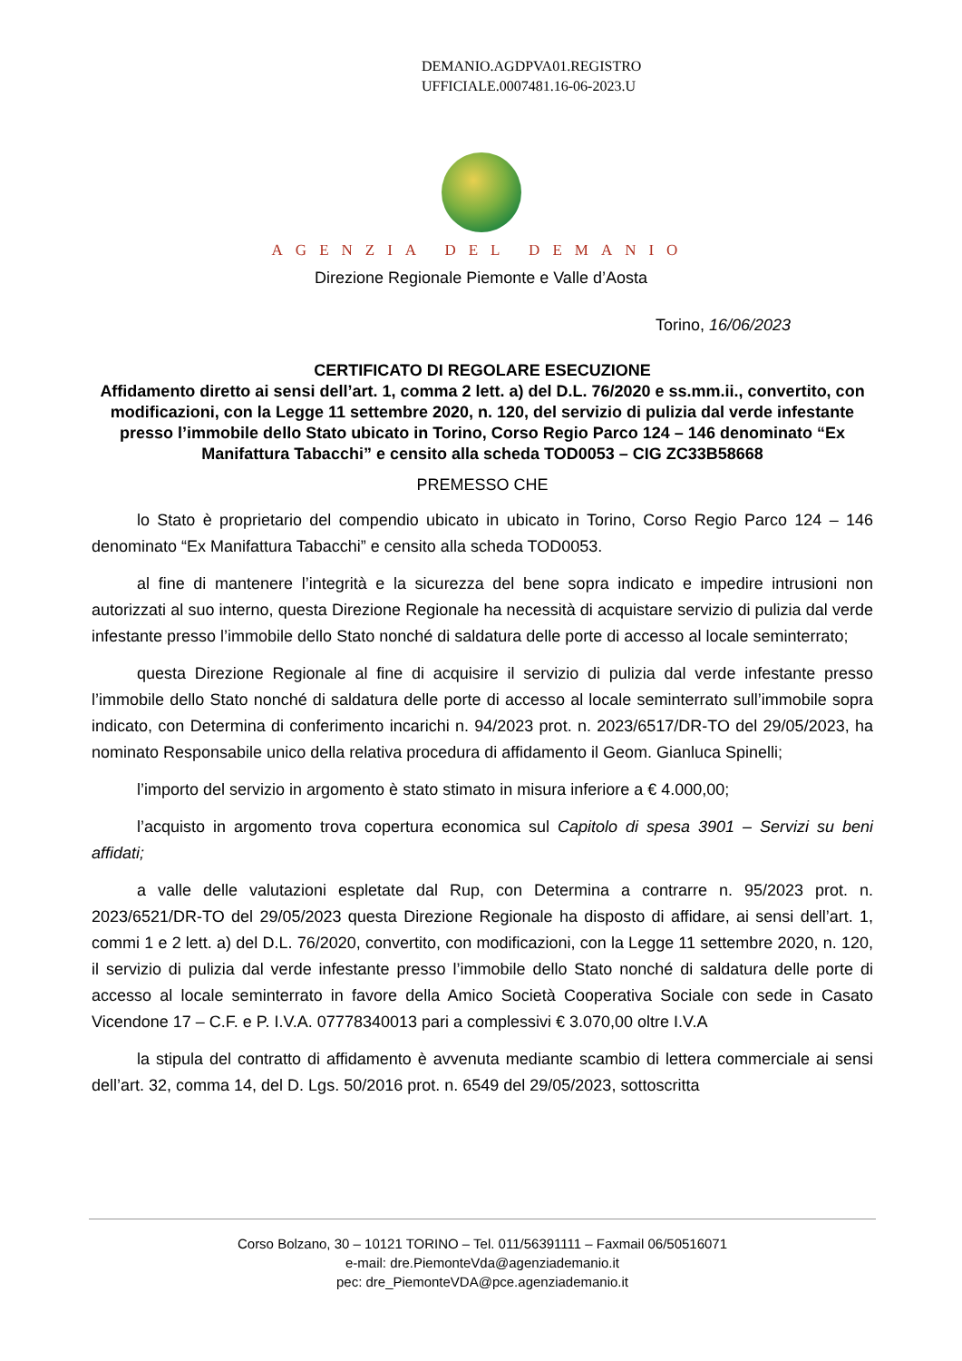DEMANIO.AGDPVA01.REGISTRO
UFFICIALE.0007481.16-06-2023.U
AGENZIA DEL DEMANIO
Direzione Regionale Piemonte e Valle d’Aosta
Torino, 16/06/2023
CERTIFICATO DI REGOLARE ESECUZIONE
Affidamento diretto ai sensi dell’art. 1, comma 2 lett. a) del D.L. 76/2020 e ss.mm.ii., convertito, con modificazioni, con la Legge 11 settembre 2020, n. 120, del servizio di pulizia dal verde infestante presso l’immobile dello Stato ubicato in Torino, Corso Regio Parco 124 – 146 denominato “Ex Manifattura Tabacchi” e censito alla scheda TOD0053 – CIG ZC33B58668
PREMESSO CHE
lo Stato è proprietario del compendio ubicato in ubicato in Torino, Corso Regio Parco 124 – 146 denominato “Ex Manifattura Tabacchi” e censito alla scheda TOD0053.
al fine di mantenere l’integrità e la sicurezza del bene sopra indicato e impedire intrusioni non autorizzati al suo interno, questa Direzione Regionale ha necessità di acquistare servizio di pulizia dal verde infestante presso l’immobile dello Stato nonché di saldatura delle porte di accesso al locale seminterrato;
questa Direzione Regionale al fine di acquisire il servizio di pulizia dal verde infestante presso l’immobile dello Stato nonché di saldatura delle porte di accesso al locale seminterrato sull’immobile sopra indicato, con Determina di conferimento incarichi n. 94/2023 prot. n. 2023/6517/DR-TO del 29/05/2023, ha nominato Responsabile unico della relativa procedura di affidamento il Geom. Gianluca Spinelli;
l’importo del servizio in argomento è stato stimato in misura inferiore a € 4.000,00;
l’acquisto in argomento trova copertura economica sul Capitolo di spesa 3901 – Servizi su beni affidati;
a valle delle valutazioni espletate dal Rup, con Determina a contrarre n. 95/2023 prot. n. 2023/6521/DR-TO del 29/05/2023 questa Direzione Regionale ha disposto di affidare, ai sensi dell’art. 1, commi 1 e 2 lett. a) del D.L. 76/2020, convertito, con modificazioni, con la Legge 11 settembre 2020, n. 120, il servizio di pulizia dal verde infestante presso l’immobile dello Stato nonché di saldatura delle porte di accesso al locale seminterrato in favore della Amico Società Cooperativa Sociale con sede in Casato Vicendone 17 – C.F. e P. I.V.A. 07778340013 pari a complessivi € 3.070,00 oltre I.V.A
la stipula del contratto di affidamento è avvenuta mediante scambio di lettera commerciale ai sensi dell’art. 32, comma 14, del D. Lgs. 50/2016 prot. n. 6549 del 29/05/2023, sottoscritta
Corso Bolzano, 30 – 10121 TORINO – Tel. 011/56391111 – Faxmail 06/50516071
e-mail: dre.PiemonteVda@agenziademanio.it
pec: dre_PiemonteVDA@pce.agenziademanio.it